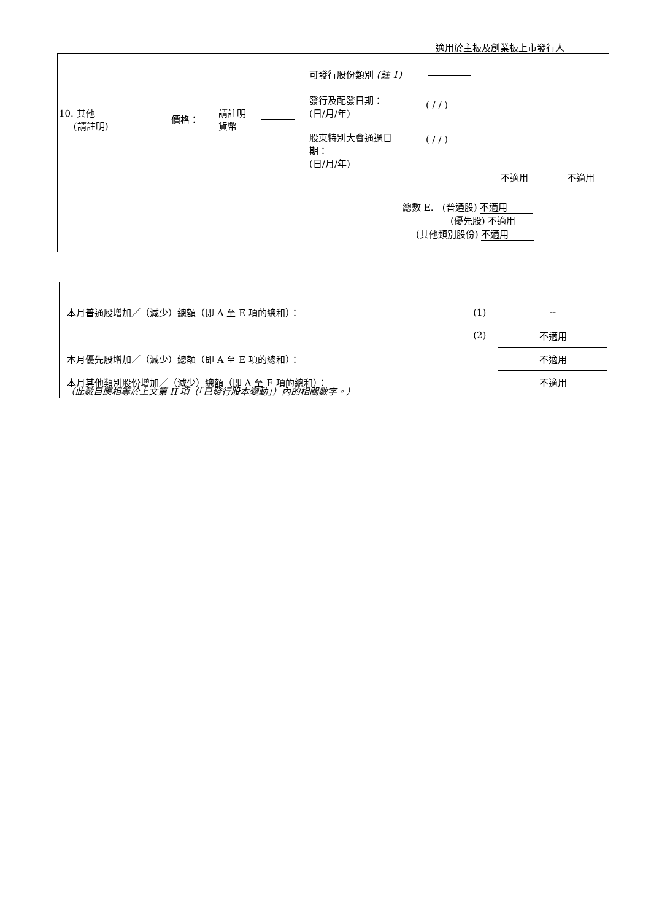適用於主板及創業板上市發行人
可發行股份類別 (註 1)
發行及配發日期：
(日/月/年)
( / / )
10. 其他
(請註明)
價格：
請註明
貨幣
股東特別大會通過日
期：
(日/月/年)
( / / )
不適用 不適用
總數 E. (普通股) 不適用
(優先股) 不適用
(其他類別股份) 不適用
| 本月普通股增加／（減少）總額（即 A 至 E 項的總和）： | (1) | -- |
| | (2) | 不適用 |
| 本月優先股增加／（減少）總額（即 A 至 E 項的總和）： | | 不適用 |
| 本月其他類別股份增加／（減少）總額（即 A 至 E 項的總和）： | | 不適用 |
（此數目應相等於上文第 II 項（「已發行股本變動」）內的相關數字。）